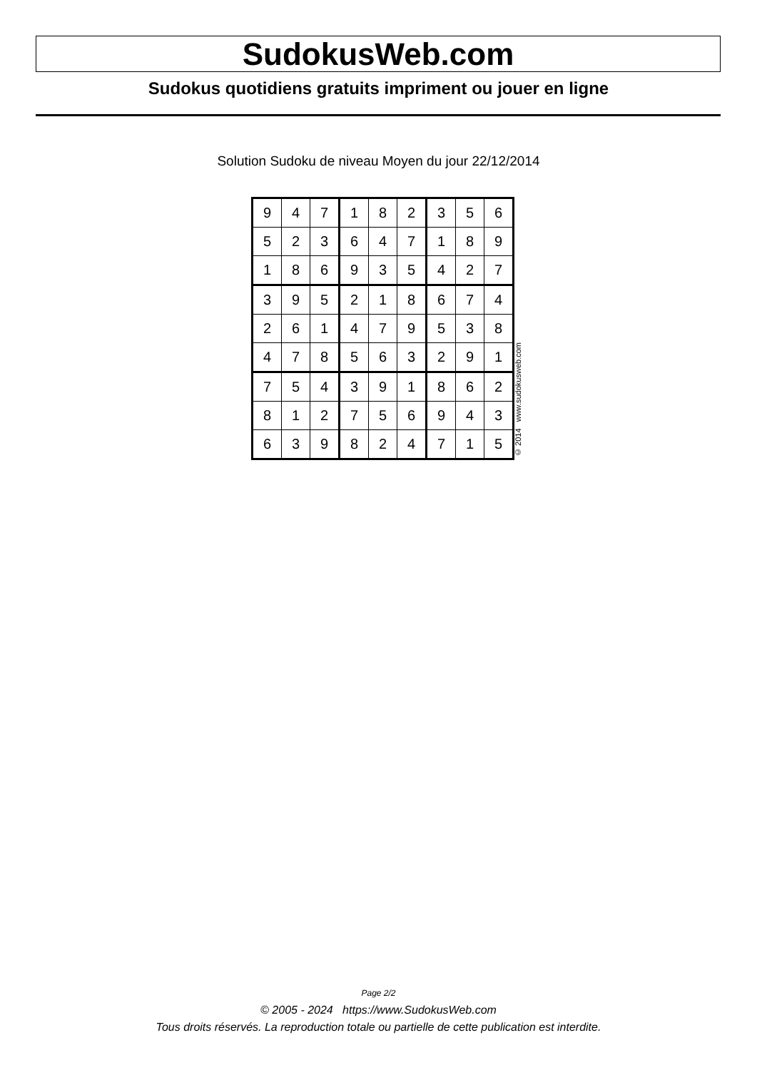SudokusWeb.com
Sudokus quotidiens gratuits impriment ou jouer en ligne
Solution Sudoku de niveau Moyen du jour 22/12/2014
| 9 | 4 | 7 | 1 | 8 | 2 | 3 | 5 | 6 |
| 5 | 2 | 3 | 6 | 4 | 7 | 1 | 8 | 9 |
| 1 | 8 | 6 | 9 | 3 | 5 | 4 | 2 | 7 |
| 3 | 9 | 5 | 2 | 1 | 8 | 6 | 7 | 4 |
| 2 | 6 | 1 | 4 | 7 | 9 | 5 | 3 | 8 |
| 4 | 7 | 8 | 5 | 6 | 3 | 2 | 9 | 1 |
| 7 | 5 | 4 | 3 | 9 | 1 | 8 | 6 | 2 |
| 8 | 1 | 2 | 7 | 5 | 6 | 9 | 4 | 3 |
| 6 | 3 | 9 | 8 | 2 | 4 | 7 | 1 | 5 |
© 2014 www.sudokusweb.com
Page 2/2
© 2005 - 2024 https://www.SudokusWeb.com
Tous droits réservés. La reproduction totale ou partielle de cette publication est interdite.